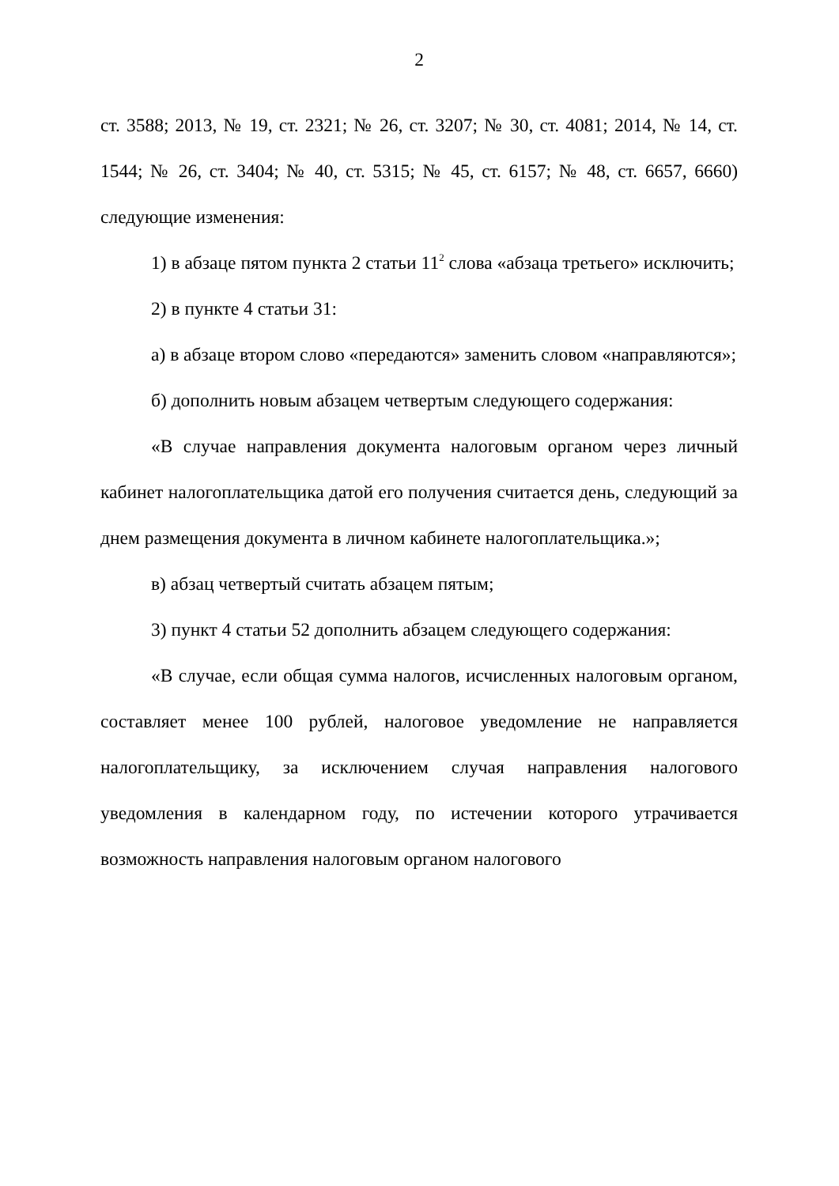2
ст. 3588; 2013, № 19, ст. 2321; № 26, ст. 3207; № 30, ст. 4081; 2014, № 14, ст. 1544; № 26, ст. 3404; № 40, ст. 5315; № 45, ст. 6157; № 48, ст. 6657, 6660) следующие изменения:
1) в абзаце пятом пункта 2 статьи 11<sup>2</sup> слова «абзаца третьего» исключить;
2) в пункте 4 статьи 31:
а) в абзаце втором слово «передаются» заменить словом «направляются»;
б) дополнить новым абзацем четвертым следующего содержания:
«В случае направления документа налоговым органом через личный кабинет налогоплательщика датой его получения считается день, следующий за днем размещения документа в личном кабинете налогоплательщика.»;
в) абзац четвертый считать абзацем пятым;
3) пункт 4 статьи 52 дополнить абзацем следующего содержания:
«В случае, если общая сумма налогов, исчисленных налоговым органом, составляет менее 100 рублей, налоговое уведомление не направляется налогоплательщику, за исключением случая направления налогового уведомления в календарном году, по истечении которого утрачивается возможность направления налоговым органом налогового